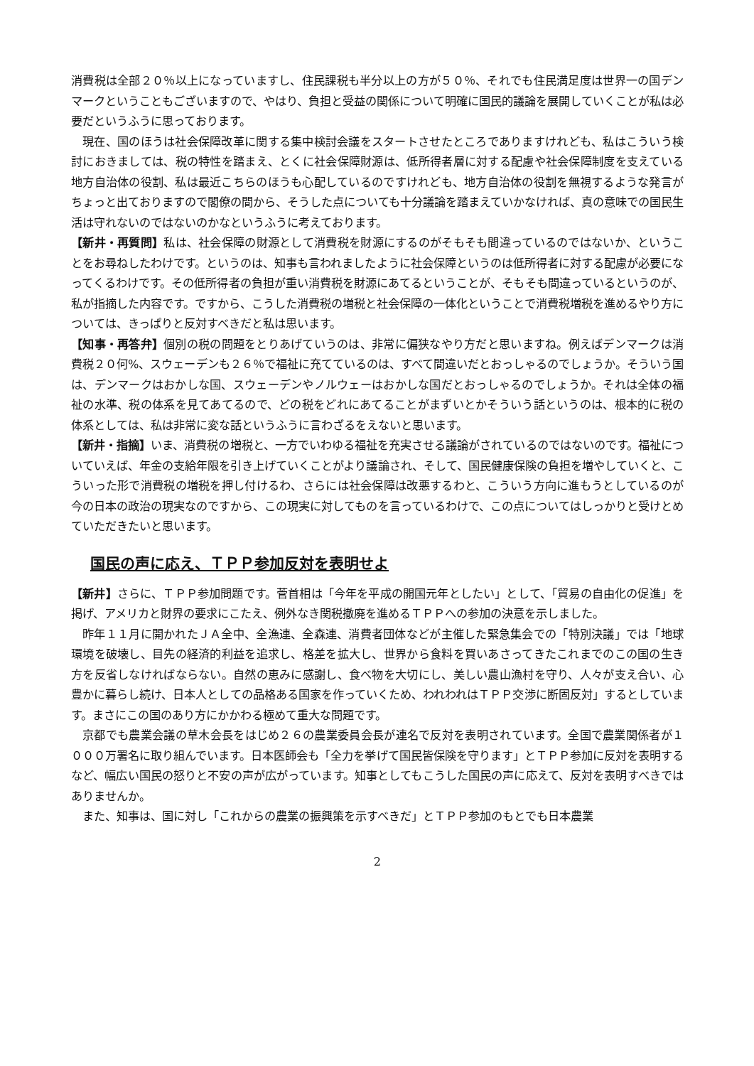消費税は全部２０％以上になっていますし、住民課税も半分以上の方が５０％、それでも住民満足度は世界一の国デンマークということもございますので、やはり、負担と受益の関係について明確に国民的議論を展開していくことが私は必要だというふうに思っております。
現在、国のほうは社会保障改革に関する集中検討会議をスタートさせたところでありますけれども、私はこういう検討におきましては、税の特性を踏まえ、とくに社会保障財源は、低所得者層に対する配慮や社会保障制度を支えている地方自治体の役割、私は最近こちらのほうも心配しているのですけれども、地方自治体の役割を無視するような発言がちょっと出ておりますので閣僚の間から、そうした点についても十分議論を踏まえていかなければ、真の意味での国民生活は守れないのではないのかなというふうに考えております。
【新井・再質問】私は、社会保障の財源として消費税を財源にするのがそもそも間違っているのではないか、ということをお尋ねしたわけです。というのは、知事も言われましたように社会保障というのは低所得者に対する配慮が必要になってくるわけです。その低所得者の負担が重い消費税を財源にあてるということが、そもそも間違っているというのが、私が指摘した内容です。ですから、こうした消費税の増税と社会保障の一体化ということで消費税増税を進めるやり方については、きっぱりと反対すべきだと私は思います。
【知事・再答弁】個別の税の問題をとりあげていうのは、非常に偏狭なやり方だと思いますね。例えばデンマークは消費税２０何%、スウェーデンも２６％で福祉に充てているのは、すべて間違いだとおっしゃるのでしょうか。そういう国は、デンマークはおかしな国、スウェーデンやノルウェーはおかしな国だとおっしゃるのでしょうか。それは全体の福祉の水準、税の体系を見てあてるので、どの税をどれにあてることがまずいとかそういう話というのは、根本的に税の体系としては、私は非常に変な話というふうに言わざるをえないと思います。
【新井・指摘】いま、消費税の増税と、一方でいわゆる福祉を充実させる議論がされているのではないのです。福祉についていえば、年金の支給年限を引き上げていくことがより議論され、そして、国民健康保険の負担を増やしていくと、こういった形で消費税の増税を押し付けるわ、さらには社会保障は改悪するわと、こういう方向に進もうとしているのが今の日本の政治の現実なのですから、この現実に対してものを言っているわけで、この点についてはしっかりと受けとめていただきたいと思います。
国民の声に応え、ＴＰＰ参加反対を表明せよ
【新井】さらに、ＴＰＰ参加問題です。菅首相は「今年を平成の開国元年としたい」として、「貿易の自由化の促進」を掲げ、アメリカと財界の要求にこたえ、例外なき関税撤廃を進めるＴＰＰへの参加の決意を示しました。
昨年１１月に開かれたＪＡ全中、全漁連、全森連、消費者団体などが主催した緊急集会での「特別決議」では「地球環境を破壊し、目先の経済的利益を追求し、格差を拡大し、世界から食料を買いあさってきたこれまでのこの国の生き方を反省しなければならない。自然の恵みに感謝し、食べ物を大切にし、美しい農山漁村を守り、人々が支え合い、心豊かに暮らし続け、日本人としての品格ある国家を作っていくため、われわれはＴＰＰ交渉に断固反対」するとしています。まさにこの国のあり方にかかわる極めて重大な問題です。
京都でも農業会議の草木会長をはじめ２６の農業委員会長が連名で反対を表明されています。全国で農業関係者が１０００万署名に取り組んでいます。日本医師会も「全力を挙げて国民皆保険を守ります」とＴＰＰ参加に反対を表明するなど、幅広い国民の怒りと不安の声が広がっています。知事としてもこうした国民の声に応えて、反対を表明すべきではありませんか。
また、知事は、国に対し「これからの農業の振興策を示すべきだ」とＴＰＰ参加のもとでも日本農業
2